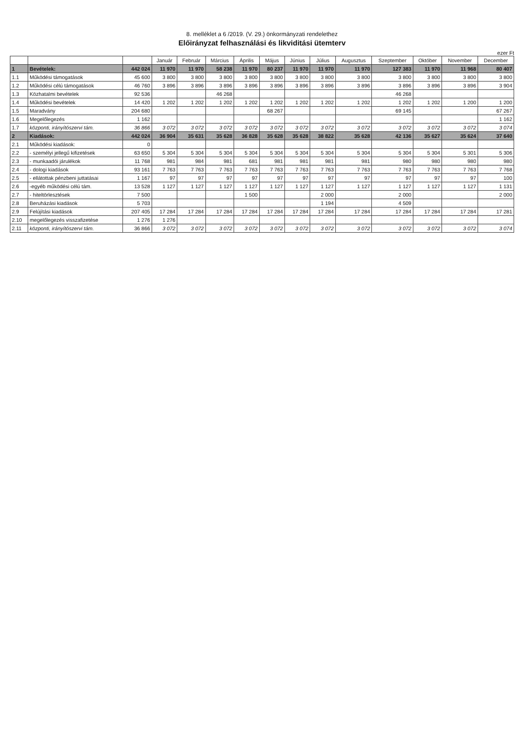8. melléklet a 6 /2019. (V. 29.) önkormányzati rendelethez
Előirányzat felhasználási és likviditási ütemterv
ezer Ft
| | | | Január | Február | Március | Április | Május | Június | Július | Augusztus | Szeptember | Október | November | December |
| --- | --- | --- | --- | --- | --- | --- | --- | --- | --- | --- | --- | --- | --- | --- |
| 1 | Bevételek: | 442 024 | 11 970 | 11 970 | 58 238 | 11 970 | 80 237 | 11 970 | 11 970 | 11 970 | 127 383 | 11 970 | 11 968 | 80 407 |
| 1.1 | Működési támogatások | 45 600 | 3 800 | 3 800 | 3 800 | 3 800 | 3 800 | 3 800 | 3 800 | 3 800 | 3 800 | 3 800 | 3 800 | 3 800 |
| 1.2 | Működési célú támogatások | 46 760 | 3 896 | 3 896 | 3 896 | 3 896 | 3 896 | 3 896 | 3 896 | 3 896 | 3 896 | 3 896 | 3 896 | 3 904 |
| 1.3 | Közhatalmi bevételek | 92 536 | | | 46 268 | | | | | | 46 268 | | | |
| 1.4 | Működési bevételek | 14 420 | 1 202 | 1 202 | 1 202 | 1 202 | 1 202 | 1 202 | 1 202 | 1 202 | 1 202 | 1 202 | 1 200 | 1 200 |
| 1.5 | Maradvány | 204 680 | | | | | 68 267 | | | | 69 145 | | | 67 267 |
| 1.6 | Megelőlegezés | 1 162 | | | | | | | | | | | | 1 162 |
| 1.7 | központi, irányítószervi tám. | 36 866 | 3 072 | 3 072 | 3 072 | 3 072 | 3 072 | 3 072 | 3 072 | 3 072 | 3 072 | 3 072 | 3 072 | 3 074 |
| 2 | Kiadások: | 442 024 | 36 904 | 35 631 | 35 628 | 36 828 | 35 628 | 35 628 | 38 822 | 35 628 | 42 136 | 35 627 | 35 624 | 37 640 |
| 2.1 | Működési kiadások: | 0 | | | | | | | | | | | | |
| 2.2 | - személyi jellegű kifizetések | 63 650 | 5 304 | 5 304 | 5 304 | 5 304 | 5 304 | 5 304 | 5 304 | 5 304 | 5 304 | 5 304 | 5 301 | 5 306 |
| 2.3 | - munkaadói járulékok | 11 768 | 981 | 984 | 981 | 681 | 981 | 981 | 981 | 981 | 980 | 980 | 980 | 980 |
| 2.4 | - dologi kiadások | 93 161 | 7 763 | 7 763 | 7 763 | 7 763 | 7 763 | 7 763 | 7 763 | 7 763 | 7 763 | 7 763 | 7 763 | 7 768 |
| 2.5 | - ellátottak pénzbeni juttatásai | 1 167 | 97 | 97 | 97 | 97 | 97 | 97 | 97 | 97 | 97 | 97 | 97 | 100 |
| 2.6 | -egyéb működési célú tám. | 13 528 | 1 127 | 1 127 | 1 127 | 1 127 | 1 127 | 1 127 | 1 127 | 1 127 | 1 127 | 1 127 | 1 127 | 1 131 |
| 2.7 | - hiteltörlesztések | 7 500 | | | | 1 500 | | | 2 000 | | 2 000 | | | 2 000 |
| 2.8 | Beruházási kiadások | 5 703 | | | | | | | 1 194 | | 4 509 | | | |
| 2.9 | Felújítási kiadások | 207 405 | 17 284 | 17 284 | 17 284 | 17 284 | 17 284 | 17 284 | 17 284 | 17 284 | 17 284 | 17 284 | 17 284 | 17 281 |
| 2.10 | megelőlegezés visszafizetése | 1 276 | 1 276 | | | | | | | | | | | |
| 2.11 | központi, irányítószervi tám. | 36 866 | 3 072 | 3 072 | 3 072 | 3 072 | 3 072 | 3 072 | 3 072 | 3 072 | 3 072 | 3 072 | 3 072 | 3 074 |